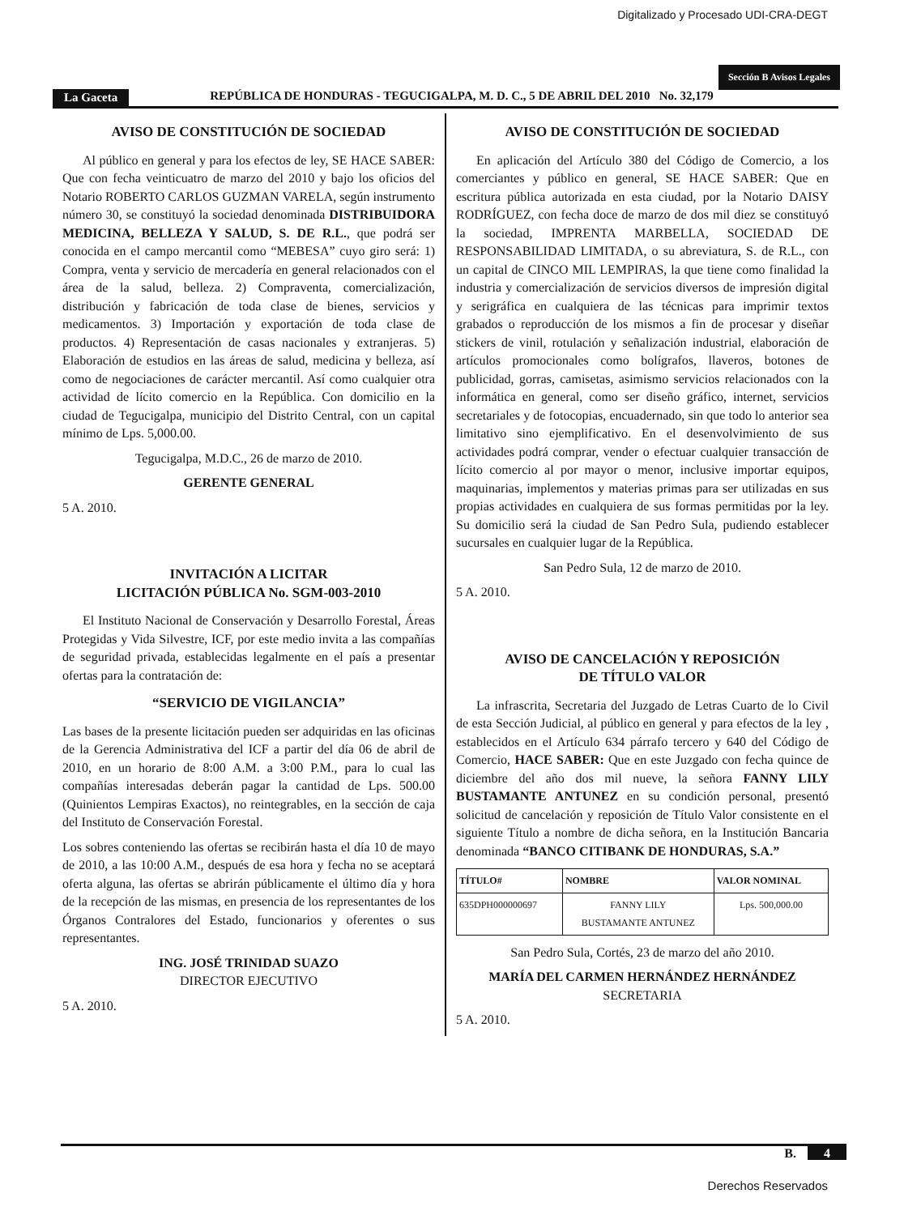Digitalizado y Procesado UDI-CRA-DEGT
Sección B Avisos Legales
La Gaceta REPÚBLICA DE HONDURAS - TEGUCIGALPA, M. D. C., 5 DE ABRIL DEL 2010 No. 32,179
AVISO DE CONSTITUCIÓN DE SOCIEDAD
Al público en general y para los efectos de ley, SE HACE SABER: Que con fecha veinticuatro de marzo del 2010 y bajo los oficios del Notario ROBERTO CARLOS GUZMAN VARELA, según instrumento número 30, se constituyó la sociedad denominada DISTRIBUIDORA MEDICINA, BELLEZA Y SALUD, S. DE R.L., que podrá ser conocida en el campo mercantil como “MEBESA” cuyo giro será: 1) Compra, venta y servicio de mercadería en general relacionados con el área de la salud, belleza. 2) Compraventa, comercialización, distribución y fabricación de toda clase de bienes, servicios y medicamentos. 3) Importación y exportación de toda clase de productos. 4) Representación de casas nacionales y extranjeras. 5) Elaboración de estudios en las áreas de salud, medicina y belleza, así como de negociaciones de carácter mercantil. Así como cualquier otra actividad de lícito comercio en la República. Con domicilio en la ciudad de Tegucigalpa, municipio del Distrito Central, con un capital mínimo de Lps. 5,000.00.
Tegucigalpa, M.D.C., 26 de marzo de 2010.
GERENTE GENERAL
5 A. 2010.
INVITACIÓN A LICITAR
LICITACIÓN PÚBLICA No. SGM-003-2010
El Instituto Nacional de Conservación y Desarrollo Forestal, Áreas Protegidas y Vida Silvestre, ICF, por este medio invita a las compañías de seguridad privada, establecidas legalmente en el país a presentar ofertas para la contratación de:
“SERVICIO DE VIGILANCIA”
Las bases de la presente licitación pueden ser adquiridas en las oficinas de la Gerencia Administrativa del ICF a partir del día 06 de abril de 2010, en un horario de 8:00 A.M. a 3:00 P.M., para lo cual las compañías interesadas deberán pagar la cantidad de Lps. 500.00 (Quinientos Lempiras Exactos), no reintegrables, en la sección de caja del Instituto de Conservación Forestal.
Los sobres conteniendo las ofertas se recibirán hasta el día 10 de mayo de 2010, a las 10:00 A.M., después de esa hora y fecha no se aceptará oferta alguna, las ofertas se abrirán públicamente el último día y hora de la recepción de las mismas, en presencia de los representantes de los Órganos Contralores del Estado, funcionarios y oferentes o sus representantes.
ING. JOSÉ TRINIDAD SUAZO
DIRECTOR EJECUTIVO
5 A. 2010.
AVISO DE CONSTITUCIÓN DE SOCIEDAD
En aplicación del Artículo 380 del Código de Comercio, a los comerciantes y público en general, SE HACE SABER: Que en escritura pública autorizada en esta ciudad, por la Notario DAISY RODRÍGUEZ, con fecha doce de marzo de dos mil diez se constituyó la sociedad, IMPRENTA MARBELLA, SOCIEDAD DE RESPONSABILIDAD LIMITADA, o su abreviatura, S. de R.L., con un capital de CINCO MIL LEMPIRAS, la que tiene como finalidad la industria y comercialización de servicios diversos de impresión digital y serigráfica en cualquiera de las técnicas para imprimir textos grabados o reproducción de los mismos a fin de procesar y diseñar stickers de vinil, rotulación y señalización industrial, elaboración de artículos promocionales como bolígrafos, llaveros, botones de publicidad, gorras, camisetas, asimismo servicios relacionados con la informática en general, como ser diseño gráfico, internet, servicios secretariales y de fotocopias, encuadernado, sin que todo lo anterior sea limitativo sino ejemplificativo. En el desenvolvimiento de sus actividades podrá comprar, vender o efectuar cualquier transacción de lícito comercio al por mayor o menor, inclusive importar equipos, maquinarias, implementos y materias primas para ser utilizadas en sus propias actividades en cualquiera de sus formas permitidas por la ley. Su domicilio será la ciudad de San Pedro Sula, pudiendo establecer sucursales en cualquier lugar de la República.
San Pedro Sula, 12 de marzo de 2010.
5 A. 2010.
AVISO DE CANCELACIÓN Y REPOSICIÓN
DE TÍTULO VALOR
La infrascrita, Secretaria del Juzgado de Letras Cuarto de lo Civil de esta Sección Judicial, al público en general y para efectos de la ley , establecidos en el Artículo 634 párrafo tercero y 640 del Código de Comercio, HACE SABER: Que en este Juzgado con fecha quince de diciembre del año dos mil nueve, la señora FANNY LILY BUSTAMANTE ANTUNEZ en su condición personal, presentó solicitud de cancelación y reposición de Título Valor consistente en el siguiente Título a nombre de dicha señora, en la Institución Bancaria denominada “BANCO CITIBANK DE HONDURAS, S.A.”
| TÍTULO# | NOMBRE | VALOR NOMINAL |
| --- | --- | --- |
| 635DPH000000697 | FANNY LILY BUSTAMANTE ANTUNEZ | Lps. 500,000.00 |
San Pedro Sula, Cortés, 23 de marzo del año 2010.
MARÍA DEL CARMEN HERNÁNDEZ HERNÁNDEZ
SECRETARIA
5 A. 2010.
B. 4
Derechos Reservados